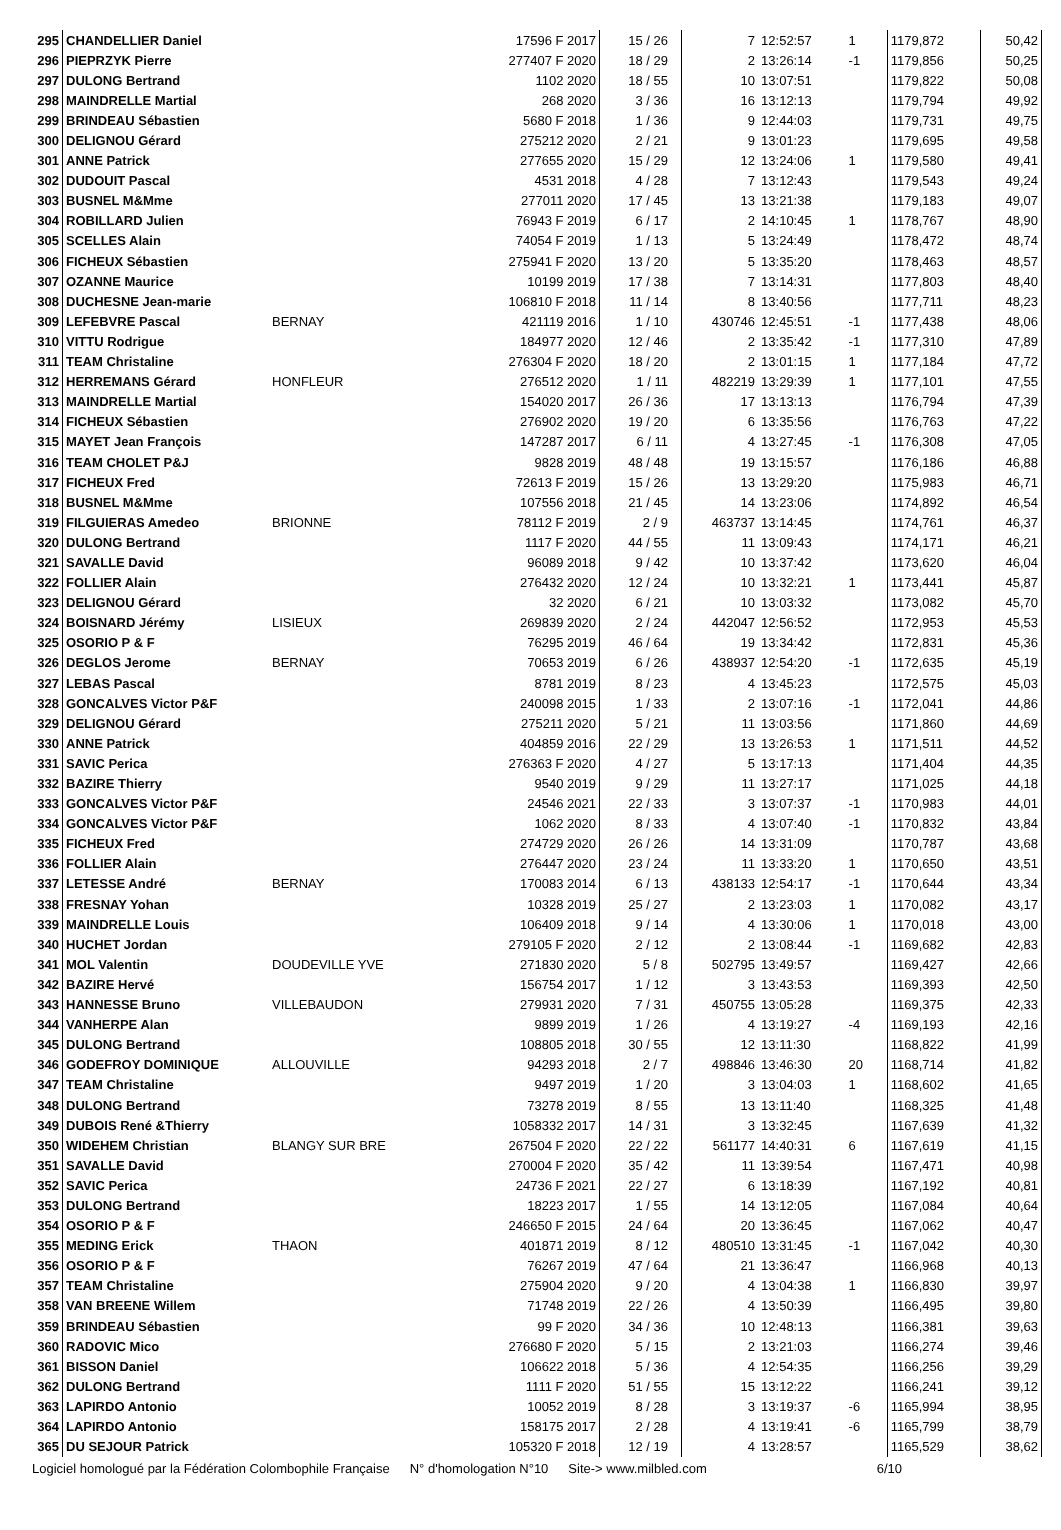| 295 | CHANDELLIER Daniel | | 17596 F 2017 | 15 / 26 | | 7 | 12:52:57 | 1 | | 1179,872 | 50,42 |
| 296 | PIEPRZYK Pierre | | 277407 F 2020 | 18 / 29 | | 2 | 13:26:14 | -1 | | 1179,856 | 50,25 |
| 297 | DULONG Bertrand | | 1102 2020 | 18 / 55 | | 10 | 13:07:51 | | | 1179,822 | 50,08 |
| 298 | MAINDRELLE Martial | | 268 2020 | 3 / 36 | | 16 | 13:12:13 | | | 1179,794 | 49,92 |
| 299 | BRINDEAU Sébastien | | 5680 F 2018 | 1 / 36 | | 9 | 12:44:03 | | | 1179,731 | 49,75 |
| 300 | DELIGNOU Gérard | | 275212 2020 | 2 / 21 | | 9 | 13:01:23 | | | 1179,695 | 49,58 |
| 301 | ANNE Patrick | | 277655 2020 | 15 / 29 | | 12 | 13:24:06 | 1 | | 1179,580 | 49,41 |
| 302 | DUDOUIT Pascal | | 4531 2018 | 4 / 28 | | 7 | 13:12:43 | | | 1179,543 | 49,24 |
| 303 | BUSNEL M&Mme | | 277011 2020 | 17 / 45 | | 13 | 13:21:38 | | | 1179,183 | 49,07 |
| 304 | ROBILLARD Julien | | 76943 F 2019 | 6 / 17 | | 2 | 14:10:45 | 1 | | 1178,767 | 48,90 |
| 305 | SCELLES Alain | | 74054 F 2019 | 1 / 13 | | 5 | 13:24:49 | | | 1178,472 | 48,74 |
| 306 | FICHEUX Sébastien | | 275941 F 2020 | 13 / 20 | | 5 | 13:35:20 | | | 1178,463 | 48,57 |
| 307 | OZANNE Maurice | | 10199 2019 | 17 / 38 | | 7 | 13:14:31 | | | 1177,803 | 48,40 |
| 308 | DUCHESNE Jean-marie | | 106810 F 2018 | 11 / 14 | | 8 | 13:40:56 | | | 1177,711 | 48,23 |
| 309 | LEFEBVRE Pascal | BERNAY | 421119 2016 | 1 / 10 | | 430746 | 12:45:51 | -1 | | 1177,438 | 48,06 |
| 310 | VITTU Rodrigue | | 184977 2020 | 12 / 46 | | 2 | 13:35:42 | -1 | | 1177,310 | 47,89 |
| 311 | TEAM Christaline | | 276304 F 2020 | 18 / 20 | | 2 | 13:01:15 | 1 | | 1177,184 | 47,72 |
| 312 | HERREMANS Gérard | HONFLEUR | 276512 2020 | 1 / 11 | | 482219 | 13:29:39 | 1 | | 1177,101 | 47,55 |
| 313 | MAINDRELLE Martial | | 154020 2017 | 26 / 36 | | 17 | 13:13:13 | | | 1176,794 | 47,39 |
| 314 | FICHEUX Sébastien | | 276902 2020 | 19 / 20 | | 6 | 13:35:56 | | | 1176,763 | 47,22 |
| 315 | MAYET Jean François | | 147287 2017 | 6 / 11 | | 4 | 13:27:45 | -1 | | 1176,308 | 47,05 |
| 316 | TEAM CHOLET P&J | | 9828 2019 | 48 / 48 | | 19 | 13:15:57 | | | 1176,186 | 46,88 |
| 317 | FICHEUX Fred | | 72613 F 2019 | 15 / 26 | | 13 | 13:29:20 | | | 1175,983 | 46,71 |
| 318 | BUSNEL M&Mme | | 107556 2018 | 21 / 45 | | 14 | 13:23:06 | | | 1174,892 | 46,54 |
| 319 | FILGUIERAS Amedeo | BRIONNE | 78112 F 2019 | 2 / 9 | | 463737 | 13:14:45 | | | 1174,761 | 46,37 |
| 320 | DULONG Bertrand | | 1117 F 2020 | 44 / 55 | | 11 | 13:09:43 | | | 1174,171 | 46,21 |
| 321 | SAVALLE David | | 96089 2018 | 9 / 42 | | 10 | 13:37:42 | | | 1173,620 | 46,04 |
| 322 | FOLLIER Alain | | 276432 2020 | 12 / 24 | | 10 | 13:32:21 | 1 | | 1173,441 | 45,87 |
| 323 | DELIGNOU Gérard | | 32 2020 | 6 / 21 | | 10 | 13:03:32 | | | 1173,082 | 45,70 |
| 324 | BOISNARD Jérémy | LISIEUX | 269839 2020 | 2 / 24 | | 442047 | 12:56:52 | | | 1172,953 | 45,53 |
| 325 | OSORIO P & F | | 76295 2019 | 46 / 64 | | 19 | 13:34:42 | | | 1172,831 | 45,36 |
| 326 | DEGLOS Jerome | BERNAY | 70653 2019 | 6 / 26 | | 438937 | 12:54:20 | -1 | | 1172,635 | 45,19 |
| 327 | LEBAS Pascal | | 8781 2019 | 8 / 23 | | 4 | 13:45:23 | | | 1172,575 | 45,03 |
| 328 | GONCALVES Victor P&F | | 240098 2015 | 1 / 33 | | 2 | 13:07:16 | -1 | | 1172,041 | 44,86 |
| 329 | DELIGNOU Gérard | | 275211 2020 | 5 / 21 | | 11 | 13:03:56 | | | 1171,860 | 44,69 |
| 330 | ANNE Patrick | | 404859 2016 | 22 / 29 | | 13 | 13:26:53 | 1 | | 1171,511 | 44,52 |
| 331 | SAVIC Perica | | 276363 F 2020 | 4 / 27 | | 5 | 13:17:13 | | | 1171,404 | 44,35 |
| 332 | BAZIRE Thierry | | 9540 2019 | 9 / 29 | | 11 | 13:27:17 | | | 1171,025 | 44,18 |
| 333 | GONCALVES Victor P&F | | 24546 2021 | 22 / 33 | | 3 | 13:07:37 | -1 | | 1170,983 | 44,01 |
| 334 | GONCALVES Victor P&F | | 1062 2020 | 8 / 33 | | 4 | 13:07:40 | -1 | | 1170,832 | 43,84 |
| 335 | FICHEUX Fred | | 274729 2020 | 26 / 26 | | 14 | 13:31:09 | | | 1170,787 | 43,68 |
| 336 | FOLLIER Alain | | 276447 2020 | 23 / 24 | | 11 | 13:33:20 | 1 | | 1170,650 | 43,51 |
| 337 | LETESSE André | BERNAY | 170083 2014 | 6 / 13 | | 438133 | 12:54:17 | -1 | | 1170,644 | 43,34 |
| 338 | FRESNAY Yohan | | 10328 2019 | 25 / 27 | | 2 | 13:23:03 | 1 | | 1170,082 | 43,17 |
| 339 | MAINDRELLE Louis | | 106409 2018 | 9 / 14 | | 4 | 13:30:06 | 1 | | 1170,018 | 43,00 |
| 340 | HUCHET Jordan | | 279105 F 2020 | 2 / 12 | | 2 | 13:08:44 | -1 | | 1169,682 | 42,83 |
| 341 | MOL Valentin | DOUDEVILLE YVE | 271830 2020 | 5 / 8 | | 502795 | 13:49:57 | | | 1169,427 | 42,66 |
| 342 | BAZIRE Hervé | | 156754 2017 | 1 / 12 | | 3 | 13:43:53 | | | 1169,393 | 42,50 |
| 343 | HANNESSE Bruno | VILLEBAUDON | 279931 2020 | 7 / 31 | | 450755 | 13:05:28 | | | 1169,375 | 42,33 |
| 344 | VANHERPE Alan | | 9899 2019 | 1 / 26 | | 4 | 13:19:27 | -4 | | 1169,193 | 42,16 |
| 345 | DULONG Bertrand | | 108805 2018 | 30 / 55 | | 12 | 13:11:30 | | | 1168,822 | 41,99 |
| 346 | GODEFROY DOMINIQUE | ALLOUVILLE | 94293 2018 | 2 / 7 | | 498846 | 13:46:30 | 20 | | 1168,714 | 41,82 |
| 347 | TEAM Christaline | | 9497 2019 | 1 / 20 | | 3 | 13:04:03 | 1 | | 1168,602 | 41,65 |
| 348 | DULONG Bertrand | | 73278 2019 | 8 / 55 | | 13 | 13:11:40 | | | 1168,325 | 41,48 |
| 349 | DUBOIS René &Thierry | | 1058332 2017 | 14 / 31 | | 3 | 13:32:45 | | | 1167,639 | 41,32 |
| 350 | WIDEHEM Christian | BLANGY SUR BRE | 267504 F 2020 | 22 / 22 | | 561177 | 14:40:31 | 6 | | 1167,619 | 41,15 |
| 351 | SAVALLE David | | 270004 F 2020 | 35 / 42 | | 11 | 13:39:54 | | | 1167,471 | 40,98 |
| 352 | SAVIC Perica | | 24736 F 2021 | 22 / 27 | | 6 | 13:18:39 | | | 1167,192 | 40,81 |
| 353 | DULONG Bertrand | | 18223 2017 | 1 / 55 | | 14 | 13:12:05 | | | 1167,084 | 40,64 |
| 354 | OSORIO P & F | | 246650 F 2015 | 24 / 64 | | 20 | 13:36:45 | | | 1167,062 | 40,47 |
| 355 | MEDING Erick | THAON | 401871 2019 | 8 / 12 | | 480510 | 13:31:45 | -1 | | 1167,042 | 40,30 |
| 356 | OSORIO P & F | | 76267 2019 | 47 / 64 | | 21 | 13:36:47 | | | 1166,968 | 40,13 |
| 357 | TEAM Christaline | | 275904 2020 | 9 / 20 | | 4 | 13:04:38 | 1 | | 1166,830 | 39,97 |
| 358 | VAN BREENE Willem | | 71748 2019 | 22 / 26 | | 4 | 13:50:39 | | | 1166,495 | 39,80 |
| 359 | BRINDEAU Sébastien | | 99 F 2020 | 34 / 36 | | 10 | 12:48:13 | | | 1166,381 | 39,63 |
| 360 | RADOVIC Mico | | 276680 F 2020 | 5 / 15 | | 2 | 13:21:03 | | | 1166,274 | 39,46 |
| 361 | BISSON Daniel | | 106622 2018 | 5 / 36 | | 4 | 12:54:35 | | | 1166,256 | 39,29 |
| 362 | DULONG Bertrand | | 1111 F 2020 | 51 / 55 | | 15 | 13:12:22 | | | 1166,241 | 39,12 |
| 363 | LAPIRDO Antonio | | 10052 2019 | 8 / 28 | | 3 | 13:19:37 | -6 | | 1165,994 | 38,95 |
| 364 | LAPIRDO Antonio | | 158175 2017 | 2 / 28 | | 4 | 13:19:41 | -6 | | 1165,799 | 38,79 |
| 365 | DU SEJOUR Patrick | | 105320 F 2018 | 12 / 19 | | 4 | 13:28:57 | | | 1165,529 | 38,62 |
Logiciel homologué par la Fédération Colombophile Française N° d'homologation N°10 Site-> www.milbled.com 6/10